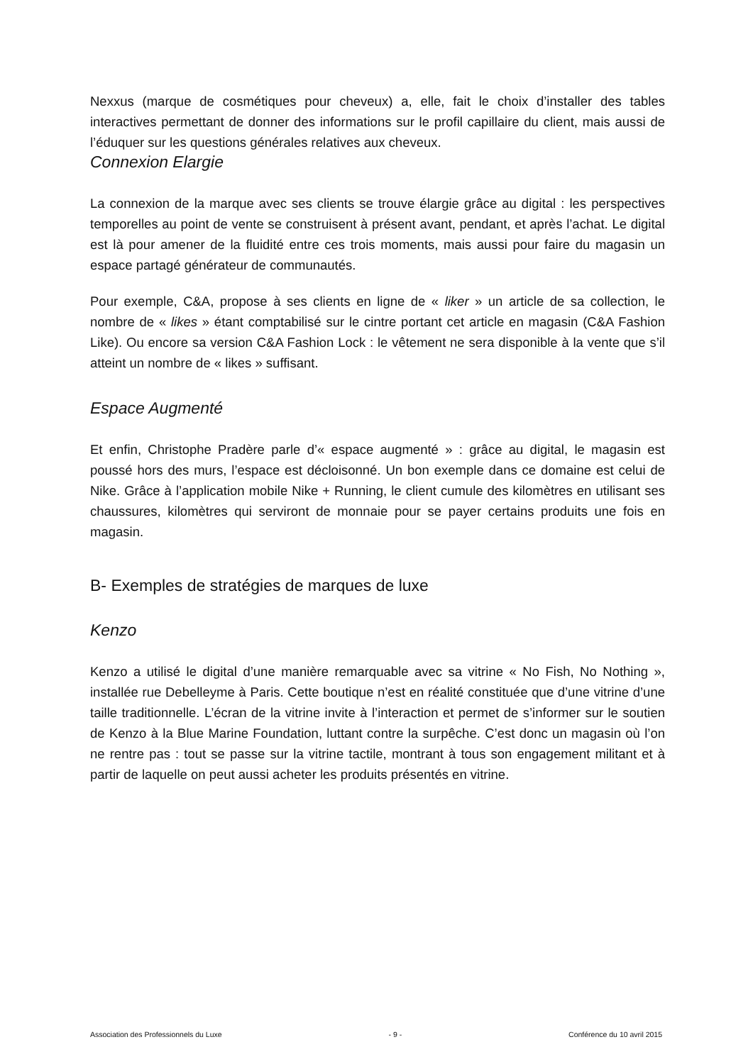Nexxus (marque de cosmétiques pour cheveux) a, elle, fait le choix d’installer des tables interactives permettant de donner des informations sur le profil capillaire du client, mais aussi de l’éduquer sur les questions générales relatives aux cheveux.
Connexion Elargie
La connexion de la marque avec ses clients se trouve élargie grâce au digital : les perspectives temporelles au point de vente se construisent à présent avant, pendant, et après l’achat. Le digital est là pour amener de la fluidité entre ces trois moments, mais aussi pour faire du magasin un espace partagé générateur de communautés.
Pour exemple, C&A, propose à ses clients en ligne de « liker » un article de sa collection, le nombre de « likes » étant comptabilisé sur le cintre portant cet article en magasin (C&A Fashion Like). Ou encore sa version C&A Fashion Lock : le vêtement ne sera disponible à la vente que s’il atteint un nombre de « likes » suffisant.
Espace Augmenté
Et enfin, Christophe Pradère parle d’« espace augmenté » : grâce au digital, le magasin est poussé hors des murs, l’espace est décloisonné. Un bon exemple dans ce domaine est celui de Nike. Grâce à l’application mobile Nike + Running, le client cumule des kilomètres en utilisant ses chaussures, kilomètres qui serviront de monnaie pour se payer certains produits une fois en magasin.
B- Exemples de stratégies de marques de luxe
Kenzo
Kenzo a utilisé le digital d’une manière remarquable avec sa vitrine « No Fish, No Nothing », installée rue Debelleyme à Paris. Cette boutique n’est en réalité constituée que d’une vitrine d’une taille traditionnelle. L’écran de la vitrine invite à l’interaction et permet de s’informer sur le soutien de Kenzo à la Blue Marine Foundation, luttant contre la surpêche. C’est donc un magasin où l’on ne rentre pas : tout se passe sur la vitrine tactile, montrant à tous son engagement militant et à partir de laquelle on peut aussi acheter les produits présentés en vitrine.
Association des Professionnels du Luxe - 9 - Conférence du 10 avril 2015